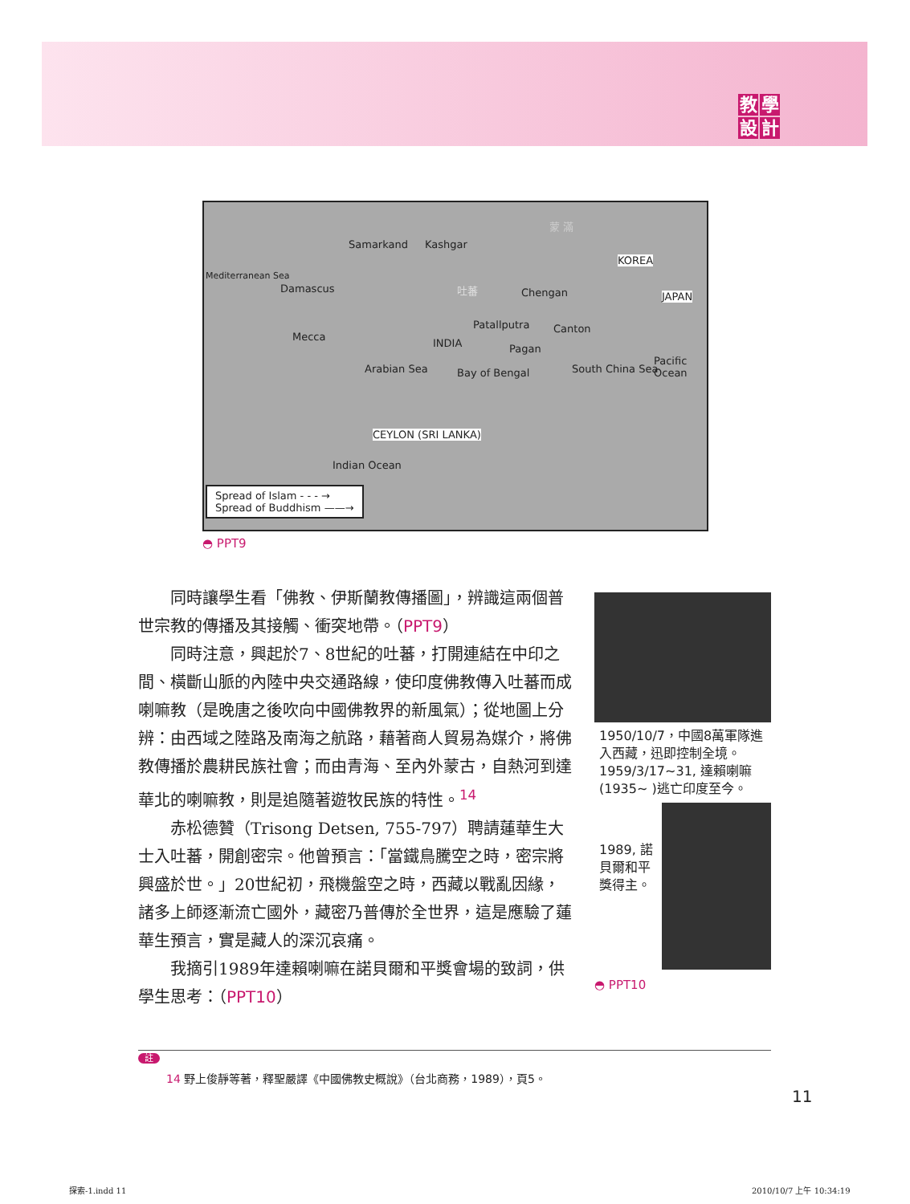教學設計
Samarkand Kashgar
蒙 滿
Mediterranean Sea
Damascus 吐蕃 Chengan
KOREA
JAPAN
Mecca
Patallputra Canton
INDIA Pagan
Arabian Sea Bay of Bengal South China Sea
Pacific Ocean
CEYLON (SRI LANKA)
Indian Ocean
Spread of Islam - - - →
Spread of Buddhism ——→
◓ PPT9
同時讓學生看「佛教、伊斯蘭教傳播圖」，辨識這兩個普世宗教的傳播及其接觸、衝突地帶。（PPT9）
同時注意，興起於7、8世紀的吐蕃，打開連結在中印之間、橫斷山脈的內陸中央交通路線，使印度佛教傳入吐蕃而成喇嘛教（是晚唐之後吹向中國佛教界的新風氣）；從地圖上分辨：由西域之陸路及南海之航路，藉著商人貿易為媒介，將佛教傳播於農耕民族社會；而由青海、至內外蒙古，自熱河到達華北的喇嘛教，則是追隨著遊牧民族的特性。<sup>14</sup>
赤松德贊（Trisong Detsen, 755-797）聘請蓮華生大士入吐蕃，開創密宗。他曾預言：「當鐵鳥騰空之時，密宗將興盛於世。」20世紀初，飛機盤空之時，西藏以戰亂因緣，諸多上師逐漸流亡國外，藏密乃普傳於全世界，這是應驗了蓮華生預言，實是藏人的深沉哀痛。
我摘引1989年達賴喇嘛在諾貝爾和平獎會場的致詞，供學生思考：（PPT10）
1950/10/7，中國8萬軍隊進入西藏，迅即控制全境。1959/3/17~31, 達賴喇嘛(1935~ )逃亡印度至今。
1989, 諾貝爾和平獎得主。
◓ PPT10
註
14 野上俊靜等著，釋聖嚴譯《中國佛教史概說》（台北商務，1989），頁5。
11
探索-1.indd 11 2010/10/7 上午 10:34:19